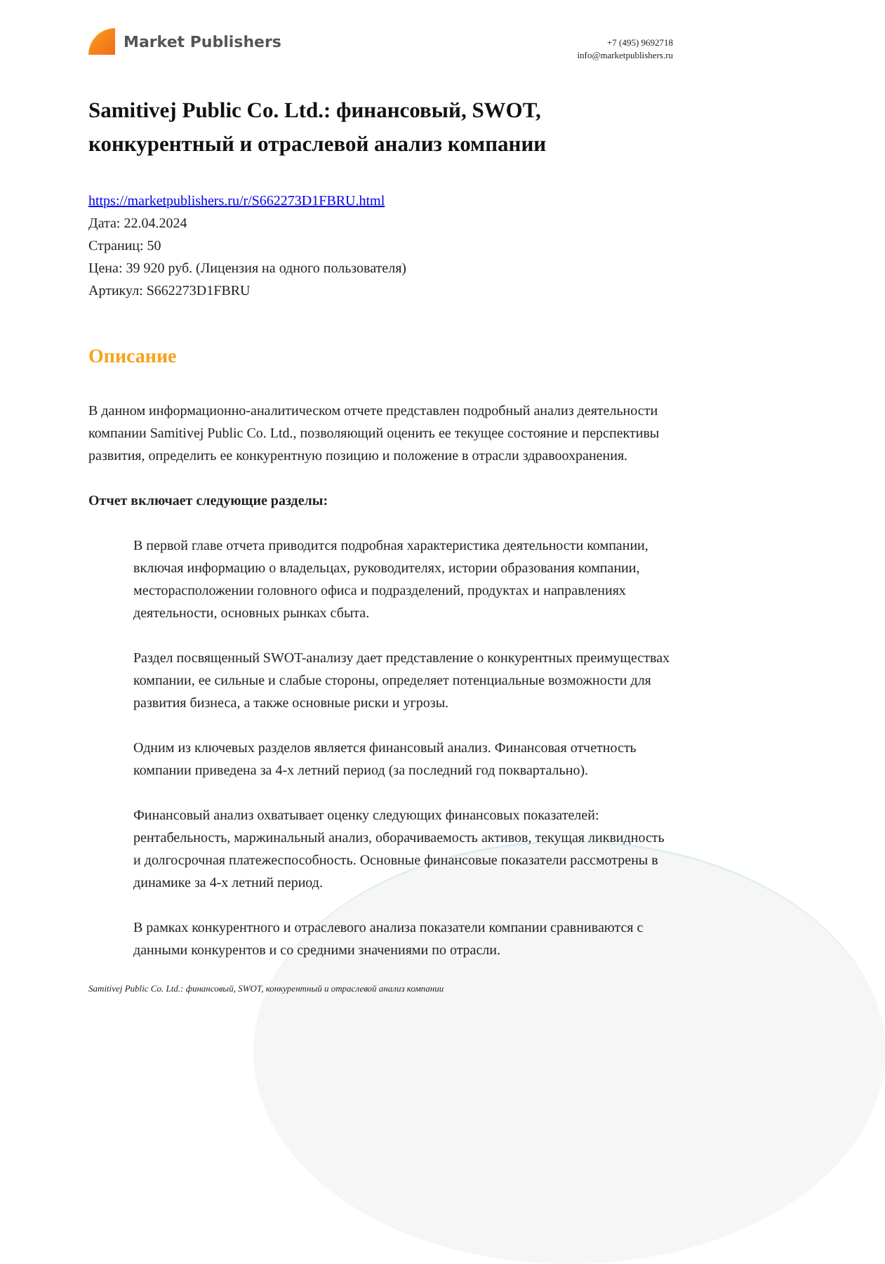Market Publishers
+7 (495) 9692718
info@marketpublishers.ru
Samitivej Public Co. Ltd.: финансовый, SWOT, конкурентный и отраслевой анализ компании
https://marketpublishers.ru/r/S662273D1FBRU.html
Дата: 22.04.2024
Страниц: 50
Цена: 39 920 руб. (Лицензия на одного пользователя)
Артикул: S662273D1FBRU
Описание
В данном информационно-аналитическом отчете представлен подробный анализ деятельности компании Samitivej Public Co. Ltd., позволяющий оценить ее текущее состояние и перспективы развития, определить ее конкурентную позицию и положение в отрасли здравоохранения.
Отчет включает следующие разделы:
В первой главе отчета приводится подробная характеристика деятельности компании, включая информацию о владельцах, руководителях, истории образования компании, месторасположении головного офиса и подразделений, продуктах и направлениях деятельности, основных рынках сбыта.
Раздел посвященный SWOT-анализу дает представление о конкурентных преимуществах компании, ее сильные и слабые стороны, определяет потенциальные возможности для развития бизнеса, а также основные риски и угрозы.
Одним из ключевых разделов является финансовый анализ. Финансовая отчетность компании приведена за 4-х летний период (за последний год поквартально).
Финансовый анализ охватывает оценку следующих финансовых показателей: рентабельность, маржинальный анализ, оборачиваемость активов, текущая ликвидность и долгосрочная платежеспособность. Основные финансовые показатели рассмотрены в динамике за 4-х летний период.
В рамках конкурентного и отраслевого анализа показатели компании сравниваются с данными конкурентов и со средними значениями по отрасли.
Samitivej Public Co. Ltd.: финансовый, SWOT, конкурентный и отраслевой анализ компании